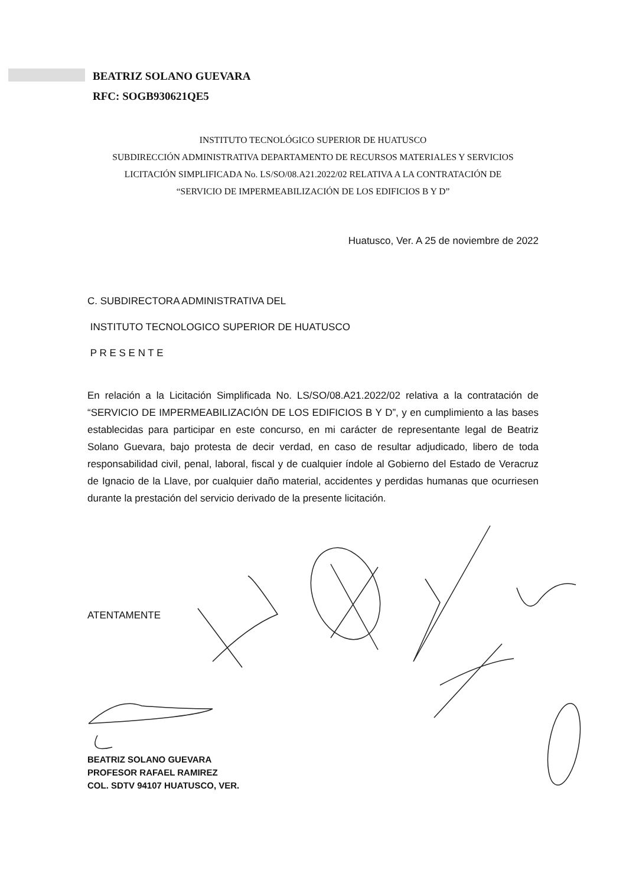BEATRIZ SOLANO GUEVARA
RFC: SOGB930621QE5
INSTITUTO TECNOLÓGICO SUPERIOR DE HUATUSCO
SUBDIRECCIÓN ADMINISTRATIVA DEPARTAMENTO DE RECURSOS MATERIALES Y SERVICIOS
LICITACIÓN SIMPLIFICADA No. LS/SO/08.A21.2022/02 RELATIVA A LA CONTRATACIÓN DE
“SERVICIO DE IMPERMEABILIZACIÓN DE LOS EDIFICIOS B Y D”
Huatusco, Ver. A 25 de noviembre de 2022
C. SUBDIRECTORA ADMINISTRATIVA DEL
INSTITUTO TECNOLOGICO SUPERIOR DE HUATUSCO
P R E S E N T E
En relación a la Licitación Simplificada No. LS/SO/08.A21.2022/02 relativa a la contratación de “SERVICIO DE IMPERMEABILIZACIÓN DE LOS EDIFICIOS B Y D”, y en cumplimiento a las bases establecidas para participar en este concurso, en mi carácter de representante legal de Beatriz Solano Guevara, bajo protesta de decir verdad, en caso de resultar adjudicado, libero de toda responsabilidad civil, penal, laboral, fiscal y de cualquier índole al Gobierno del Estado de Veracruz de Ignacio de la Llave, por cualquier daño material, accidentes y perdidas humanas que ocurriesen durante la prestación del servicio derivado de la presente licitación.
ATENTAMENTE
BEATRIZ SOLANO GUEVARA
PROFESOR RAFAEL RAMIREZ
COL. SDTV 94107 HUATUSCO, VER.